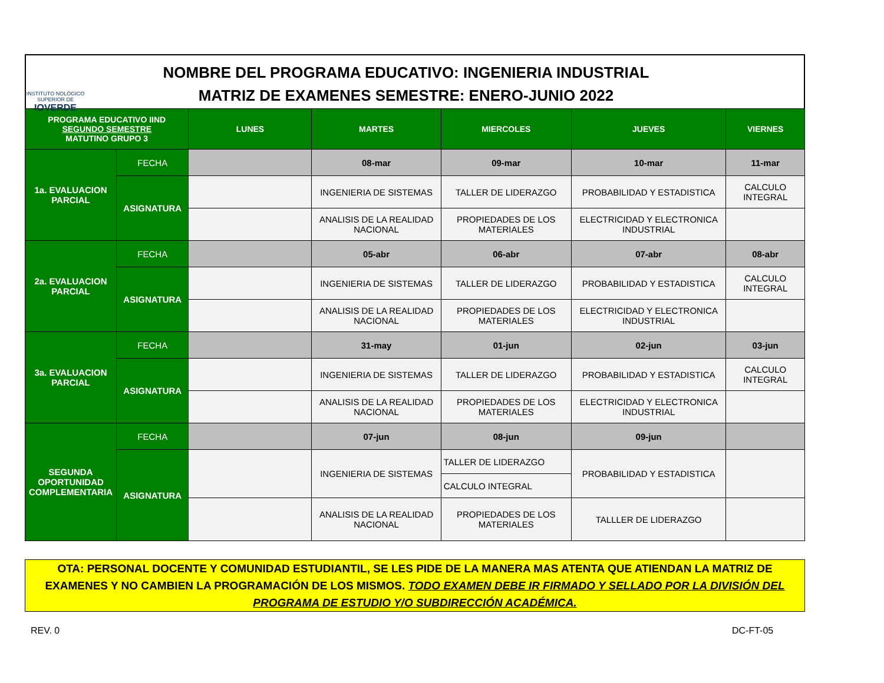INSTITUTO NOLÓGICO SUPERIOR DE
IOVERDE
NOMBRE DEL PROGRAMA EDUCATIVO: INGENIERIA INDUSTRIAL
MATRIZ DE EXAMENES SEMESTRE: ENERO-JUNIO 2022
| PROGRAMA EDUCATIVO IIND SEGUNDO SEMESTRE MATUTINO GRUPO 3 | | LUNES | MARTES | MIERCOLES | JUEVES | VIERNES |
| --- | --- | --- | --- | --- | --- | --- |
| 1a. EVALUACION PARCIAL | FECHA | | 08-mar | 09-mar | 10-mar | 11-mar |
| | ASIGNATURA | | INGENIERIA DE SISTEMAS | TALLER DE LIDERAZGO | PROBABILIDAD Y ESTADISTICA | CALCULO INTEGRAL |
| | | | ANALISIS DE LA REALIDAD NACIONAL | PROPIEDADES DE LOS MATERIALES | ELECTRICIDAD Y ELECTRONICA INDUSTRIAL | |
| 2a. EVALUACION PARCIAL | FECHA | | 05-abr | 06-abr | 07-abr | 08-abr |
| | ASIGNATURA | | INGENIERIA DE SISTEMAS | TALLER DE LIDERAZGO | PROBABILIDAD Y ESTADISTICA | CALCULO INTEGRAL |
| | | | ANALISIS DE LA REALIDAD NACIONAL | PROPIEDADES DE LOS MATERIALES | ELECTRICIDAD Y ELECTRONICA INDUSTRIAL | |
| 3a. EVALUACION PARCIAL | FECHA | | 31-may | 01-jun | 02-jun | 03-jun |
| | ASIGNATURA | | INGENIERIA DE SISTEMAS | TALLER DE LIDERAZGO | PROBABILIDAD Y ESTADISTICA | CALCULO INTEGRAL |
| | | | ANALISIS DE LA REALIDAD NACIONAL | PROPIEDADES DE LOS MATERIALES | ELECTRICIDAD Y ELECTRONICA INDUSTRIAL | |
| SEGUNDA OPORTUNIDAD COMPLEMENTARIA | FECHA | | 07-jun | 08-jun | 09-jun | |
| | ASIGNATURA | | INGENIERIA DE SISTEMAS | TALLER DE LIDERAZGO | PROBABILIDAD Y ESTADISTICA | |
| | | | | CALCULO INTEGRAL | | |
| | | | ANALISIS DE LA REALIDAD NACIONAL | PROPIEDADES DE LOS MATERIALES | TALLLER DE LIDERAZGO | |
OTA: PERSONAL DOCENTE Y COMUNIDAD ESTUDIANTIL, SE LES PIDE DE LA MANERA MAS ATENTA QUE ATIENDAN LA MATRIZ DE EXAMENES Y NO CAMBIEN LA PROGRAMACIÓN DE LOS MISMOS. TODO EXAMEN DEBE IR FIRMADO Y SELLADO POR LA DIVISIÓN DEL PROGRAMA DE ESTUDIO Y/O SUBDIRECCIÓN ACADÉMICA.
REV. 0 DC-FT-05